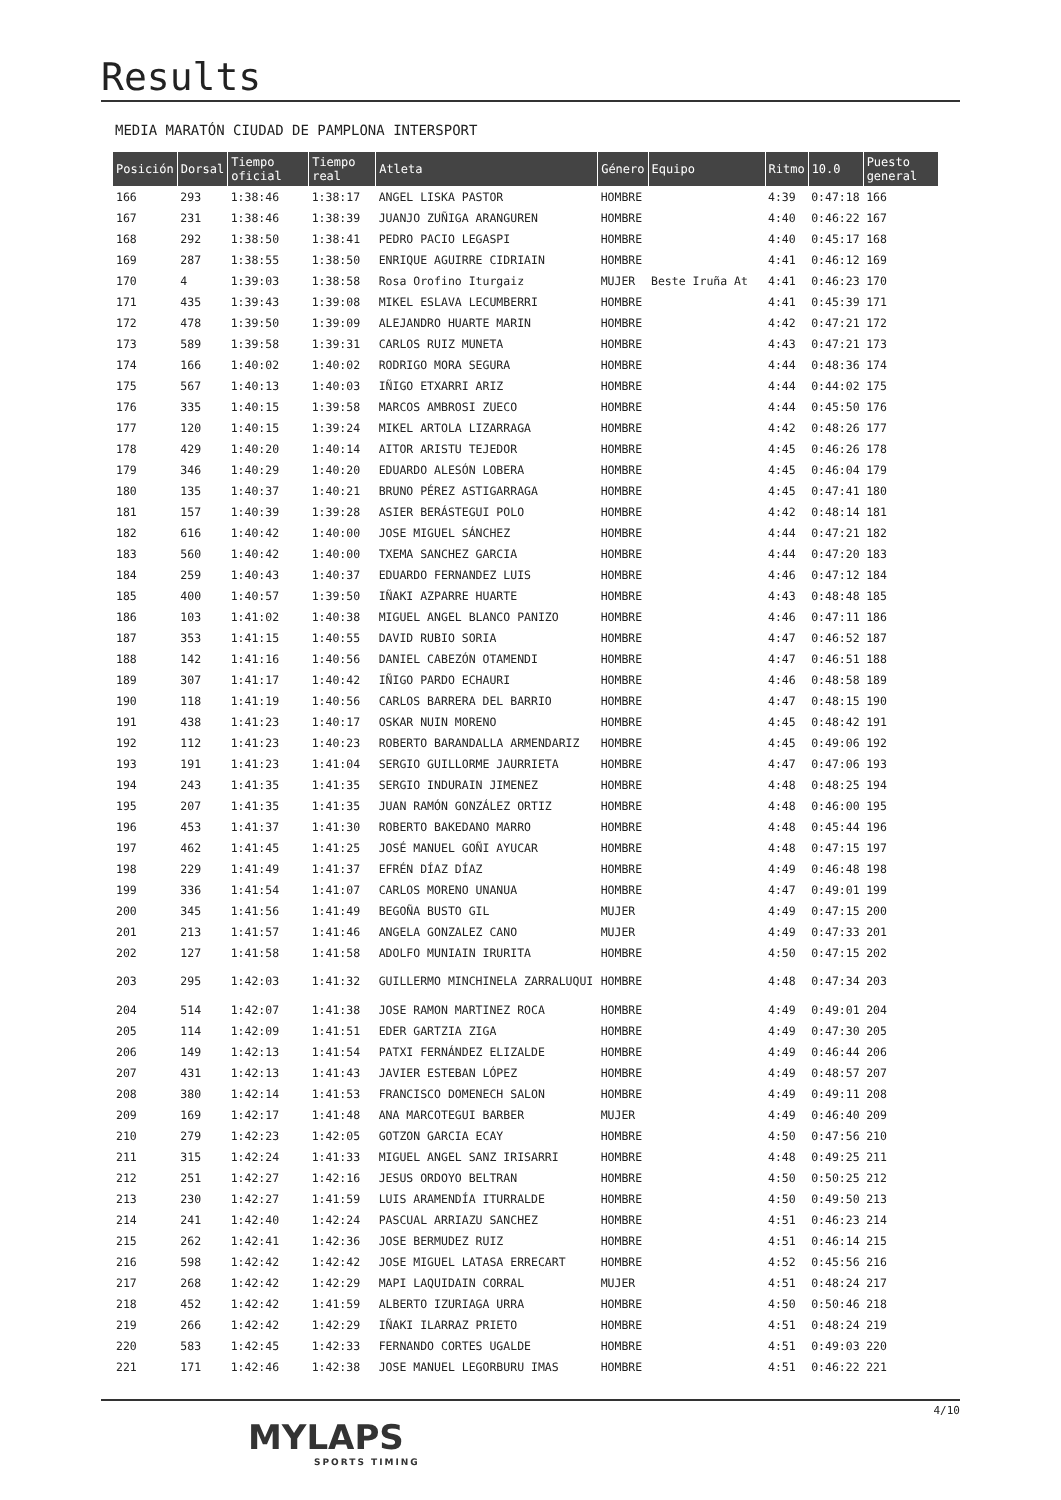Results
MEDIA MARATÓN CIUDAD DE PAMPLONA INTERSPORT
| Posición | Dorsal | Tiempo oficial | Tiempo real | Atleta | Género | Equipo | Ritmo | 10.0 | Puesto general |
| --- | --- | --- | --- | --- | --- | --- | --- | --- | --- |
| 166 | 293 | 1:38:46 | 1:38:17 | ANGEL LISKA PASTOR | HOMBRE | | 4:39 | 0:47:18 | 166 |
| 167 | 231 | 1:38:46 | 1:38:39 | JUANJO ZUÑIGA ARANGUREN | HOMBRE | | 4:40 | 0:46:22 | 167 |
| 168 | 292 | 1:38:50 | 1:38:41 | PEDRO PACIO LEGASPI | HOMBRE | | 4:40 | 0:45:17 | 168 |
| 169 | 287 | 1:38:55 | 1:38:50 | ENRIQUE AGUIRRE CIDRIAIN | HOMBRE | | 4:41 | 0:46:12 | 169 |
| 170 | 4 | 1:39:03 | 1:38:58 | Rosa Orofino Iturgaiz | MUJER | Beste Iruña At | 4:41 | 0:46:23 | 170 |
| 171 | 435 | 1:39:43 | 1:39:08 | MIKEL ESLAVA LECUMBERRI | HOMBRE | | 4:41 | 0:45:39 | 171 |
| 172 | 478 | 1:39:50 | 1:39:09 | ALEJANDRO HUARTE MARIN | HOMBRE | | 4:42 | 0:47:21 | 172 |
| 173 | 589 | 1:39:58 | 1:39:31 | CARLOS RUIZ MUNETA | HOMBRE | | 4:43 | 0:47:21 | 173 |
| 174 | 166 | 1:40:02 | 1:40:02 | RODRIGO MORA SEGURA | HOMBRE | | 4:44 | 0:48:36 | 174 |
| 175 | 567 | 1:40:13 | 1:40:03 | IÑIGO ETXARRI ARIZ | HOMBRE | | 4:44 | 0:44:02 | 175 |
| 176 | 335 | 1:40:15 | 1:39:58 | MARCOS AMBROSI ZUECO | HOMBRE | | 4:44 | 0:45:50 | 176 |
| 177 | 120 | 1:40:15 | 1:39:24 | MIKEL ARTOLA LIZARRAGA | HOMBRE | | 4:42 | 0:48:26 | 177 |
| 178 | 429 | 1:40:20 | 1:40:14 | AITOR ARISTU TEJEDOR | HOMBRE | | 4:45 | 0:46:26 | 178 |
| 179 | 346 | 1:40:29 | 1:40:20 | EDUARDO ALESÓN LOBERA | HOMBRE | | 4:45 | 0:46:04 | 179 |
| 180 | 135 | 1:40:37 | 1:40:21 | BRUNO PÉREZ ASTIGARRAGA | HOMBRE | | 4:45 | 0:47:41 | 180 |
| 181 | 157 | 1:40:39 | 1:39:28 | ASIER BERÁSTEGUI POLO | HOMBRE | | 4:42 | 0:48:14 | 181 |
| 182 | 616 | 1:40:42 | 1:40:00 | JOSE MIGUEL SÁNCHEZ | HOMBRE | | 4:44 | 0:47:21 | 182 |
| 183 | 560 | 1:40:42 | 1:40:00 | TXEMA SANCHEZ GARCIA | HOMBRE | | 4:44 | 0:47:20 | 183 |
| 184 | 259 | 1:40:43 | 1:40:37 | EDUARDO FERNANDEZ LUIS | HOMBRE | | 4:46 | 0:47:12 | 184 |
| 185 | 400 | 1:40:57 | 1:39:50 | IÑAKI AZPARRE HUARTE | HOMBRE | | 4:43 | 0:48:48 | 185 |
| 186 | 103 | 1:41:02 | 1:40:38 | MIGUEL ANGEL BLANCO PANIZO | HOMBRE | | 4:46 | 0:47:11 | 186 |
| 187 | 353 | 1:41:15 | 1:40:55 | DAVID RUBIO SORIA | HOMBRE | | 4:47 | 0:46:52 | 187 |
| 188 | 142 | 1:41:16 | 1:40:56 | DANIEL CABEZÓN OTAMENDI | HOMBRE | | 4:47 | 0:46:51 | 188 |
| 189 | 307 | 1:41:17 | 1:40:42 | IÑIGO PARDO ECHAURI | HOMBRE | | 4:46 | 0:48:58 | 189 |
| 190 | 118 | 1:41:19 | 1:40:56 | CARLOS BARRERA DEL BARRIO | HOMBRE | | 4:47 | 0:48:15 | 190 |
| 191 | 438 | 1:41:23 | 1:40:17 | OSKAR NUIN MORENO | HOMBRE | | 4:45 | 0:48:42 | 191 |
| 192 | 112 | 1:41:23 | 1:40:23 | ROBERTO BARANDALLA ARMENDARIZ | HOMBRE | | 4:45 | 0:49:06 | 192 |
| 193 | 191 | 1:41:23 | 1:41:04 | SERGIO GUILLORME JAURRIETA | HOMBRE | | 4:47 | 0:47:06 | 193 |
| 194 | 243 | 1:41:35 | 1:41:35 | SERGIO INDURAIN JIMENEZ | HOMBRE | | 4:48 | 0:48:25 | 194 |
| 195 | 207 | 1:41:35 | 1:41:35 | JUAN RAMÓN GONZÁLEZ ORTIZ | HOMBRE | | 4:48 | 0:46:00 | 195 |
| 196 | 453 | 1:41:37 | 1:41:30 | ROBERTO BAKEDANO MARRO | HOMBRE | | 4:48 | 0:45:44 | 196 |
| 197 | 462 | 1:41:45 | 1:41:25 | JOSÉ MANUEL GOÑI AYUCAR | HOMBRE | | 4:48 | 0:47:15 | 197 |
| 198 | 229 | 1:41:49 | 1:41:37 | EFRÉN DÍAZ DÍAZ | HOMBRE | | 4:49 | 0:46:48 | 198 |
| 199 | 336 | 1:41:54 | 1:41:07 | CARLOS MORENO UNANUA | HOMBRE | | 4:47 | 0:49:01 | 199 |
| 200 | 345 | 1:41:56 | 1:41:49 | BEGOÑA BUSTO GIL | MUJER | | 4:49 | 0:47:15 | 200 |
| 201 | 213 | 1:41:57 | 1:41:46 | ANGELA GONZALEZ CANO | MUJER | | 4:49 | 0:47:33 | 201 |
| 202 | 127 | 1:41:58 | 1:41:58 | ADOLFO MUNIAIN IRURITA | HOMBRE | | 4:50 | 0:47:15 | 202 |
| 203 | 295 | 1:42:03 | 1:41:32 | GUILLERMO MINCHINELA ZARRALUQUI | HOMBRE | | 4:48 | 0:47:34 | 203 |
| 204 | 514 | 1:42:07 | 1:41:38 | JOSE RAMON MARTINEZ ROCA | HOMBRE | | 4:49 | 0:49:01 | 204 |
| 205 | 114 | 1:42:09 | 1:41:51 | EDER GARTZIA ZIGA | HOMBRE | | 4:49 | 0:47:30 | 205 |
| 206 | 149 | 1:42:13 | 1:41:54 | PATXI FERNÁNDEZ ELIZALDE | HOMBRE | | 4:49 | 0:46:44 | 206 |
| 207 | 431 | 1:42:13 | 1:41:43 | JAVIER ESTEBAN LÓPEZ | HOMBRE | | 4:49 | 0:48:57 | 207 |
| 208 | 380 | 1:42:14 | 1:41:53 | FRANCISCO DOMENECH SALON | HOMBRE | | 4:49 | 0:49:11 | 208 |
| 209 | 169 | 1:42:17 | 1:41:48 | ANA MARCOTEGUI BARBER | MUJER | | 4:49 | 0:46:40 | 209 |
| 210 | 279 | 1:42:23 | 1:42:05 | GOTZON GARCIA ECAY | HOMBRE | | 4:50 | 0:47:56 | 210 |
| 211 | 315 | 1:42:24 | 1:41:33 | MIGUEL ANGEL SANZ IRISARRI | HOMBRE | | 4:48 | 0:49:25 | 211 |
| 212 | 251 | 1:42:27 | 1:42:16 | JESUS ORDOYO BELTRAN | HOMBRE | | 4:50 | 0:50:25 | 212 |
| 213 | 230 | 1:42:27 | 1:41:59 | LUIS ARAMENDÍA ITURRALDE | HOMBRE | | 4:50 | 0:49:50 | 213 |
| 214 | 241 | 1:42:40 | 1:42:24 | PASCUAL ARRIAZU SANCHEZ | HOMBRE | | 4:51 | 0:46:23 | 214 |
| 215 | 262 | 1:42:41 | 1:42:36 | JOSE BERMUDEZ RUIZ | HOMBRE | | 4:51 | 0:46:14 | 215 |
| 216 | 598 | 1:42:42 | 1:42:42 | JOSE MIGUEL LATASA ERRECART | HOMBRE | | 4:52 | 0:45:56 | 216 |
| 217 | 268 | 1:42:42 | 1:42:29 | MAPI LAQUIDAIN CORRAL | MUJER | | 4:51 | 0:48:24 | 217 |
| 218 | 452 | 1:42:42 | 1:41:59 | ALBERTO IZURIAGA URRA | HOMBRE | | 4:50 | 0:50:46 | 218 |
| 219 | 266 | 1:42:42 | 1:42:29 | IÑAKI ILARRAZ PRIETO | HOMBRE | | 4:51 | 0:48:24 | 219 |
| 220 | 583 | 1:42:45 | 1:42:33 | FERNANDO CORTES UGALDE | HOMBRE | | 4:51 | 0:49:03 | 220 |
| 221 | 171 | 1:42:46 | 1:42:38 | JOSE MANUEL LEGORBURU IMAS | HOMBRE | | 4:51 | 0:46:22 | 221 |
4/10
MYLAPS
SPORTS TIMING